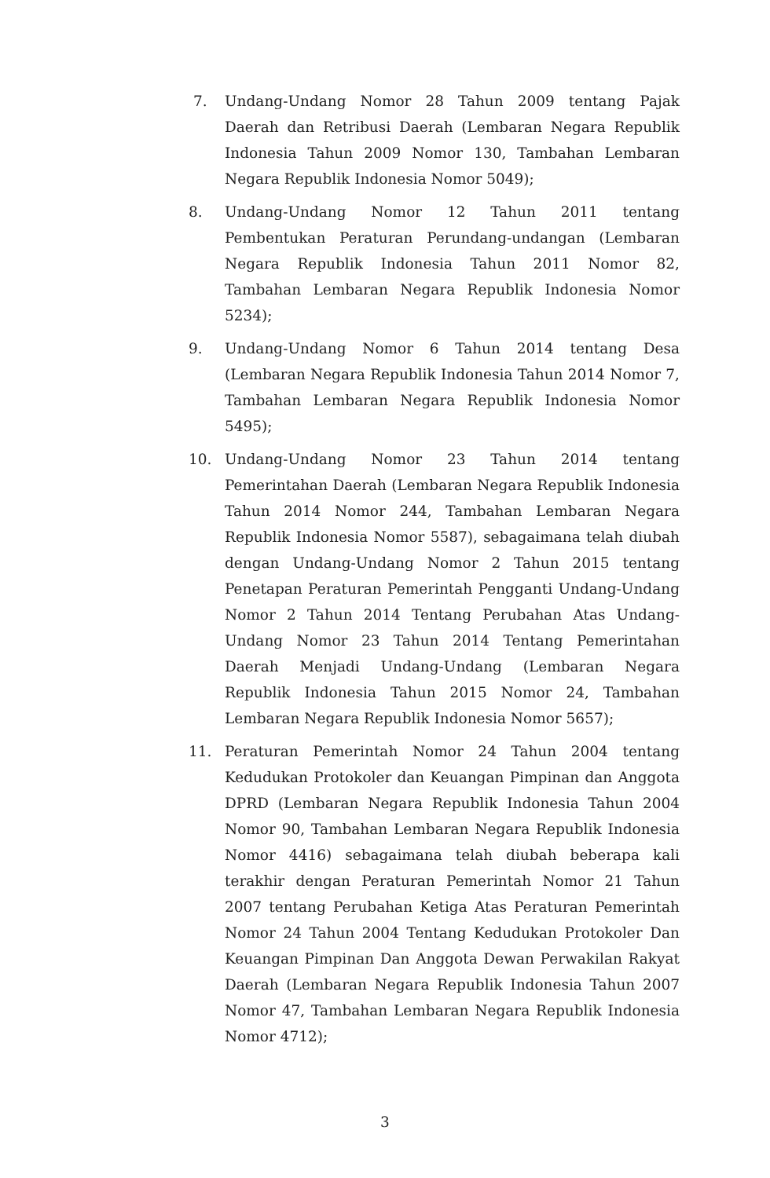7. Undang-Undang Nomor 28 Tahun 2009 tentang Pajak Daerah dan Retribusi Daerah (Lembaran Negara Republik Indonesia Tahun 2009 Nomor 130, Tambahan Lembaran Negara Republik Indonesia Nomor 5049);
8. Undang-Undang Nomor 12 Tahun 2011 tentang Pembentukan Peraturan Perundang-undangan (Lembaran Negara Republik Indonesia Tahun 2011 Nomor 82, Tambahan Lembaran Negara Republik Indonesia Nomor 5234);
9. Undang-Undang Nomor 6 Tahun 2014 tentang Desa (Lembaran Negara Republik Indonesia Tahun 2014 Nomor 7, Tambahan Lembaran Negara Republik Indonesia Nomor 5495);
10. Undang-Undang Nomor 23 Tahun 2014 tentang Pemerintahan Daerah (Lembaran Negara Republik Indonesia Tahun 2014 Nomor 244, Tambahan Lembaran Negara Republik Indonesia Nomor 5587), sebagaimana telah diubah dengan Undang-Undang Nomor 2 Tahun 2015 tentang Penetapan Peraturan Pemerintah Pengganti Undang-Undang Nomor 2 Tahun 2014 Tentang Perubahan Atas Undang-Undang Nomor 23 Tahun 2014 Tentang Pemerintahan Daerah Menjadi Undang-Undang (Lembaran Negara Republik Indonesia Tahun 2015 Nomor 24, Tambahan Lembaran Negara Republik Indonesia Nomor 5657);
11. Peraturan Pemerintah Nomor 24 Tahun 2004 tentang Kedudukan Protokoler dan Keuangan Pimpinan dan Anggota DPRD (Lembaran Negara Republik Indonesia Tahun 2004 Nomor 90, Tambahan Lembaran Negara Republik Indonesia Nomor 4416) sebagaimana telah diubah beberapa kali terakhir dengan Peraturan Pemerintah Nomor 21 Tahun 2007 tentang Perubahan Ketiga Atas Peraturan Pemerintah Nomor 24 Tahun 2004 Tentang Kedudukan Protokoler Dan Keuangan Pimpinan Dan Anggota Dewan Perwakilan Rakyat Daerah (Lembaran Negara Republik Indonesia Tahun 2007 Nomor 47, Tambahan Lembaran Negara Republik Indonesia Nomor 4712);
3